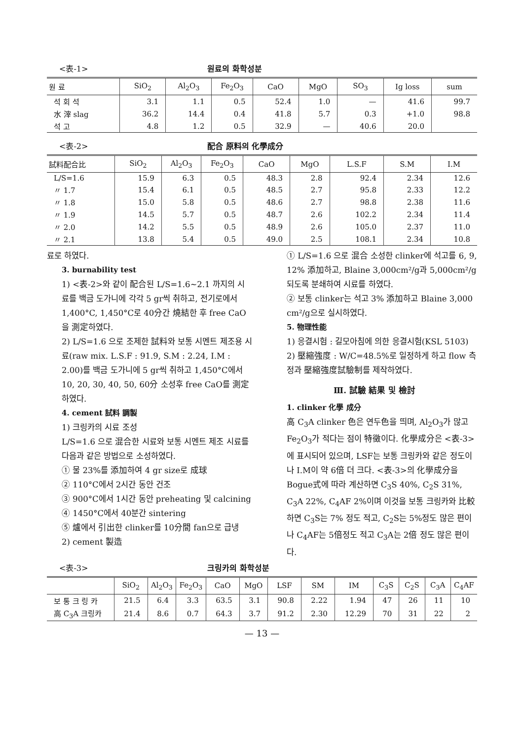<表-1> 원료의 화학성분
| 원 료 | SiO<sub>2</sub> | Al<sub>2</sub>O<sub>3</sub> | Fe<sub>2</sub>O<sub>3</sub> | CaO | MgO | SO<sub>3</sub> | Ig loss | sum |
| --- | --- | --- | --- | --- | --- | --- | --- | --- |
| 석 회 석 | 3.1 | 1.1 | 0.5 | 52.4 | 1.0 | — | 41.6 | 99.7 |
| 水 滓 slag | 36.2 | 14.4 | 0.4 | 41.8 | 5.7 | 0.3 | +1.0 | 98.8 |
| 석 고 | 4.8 | 1.2 | 0.5 | 32.9 | — | 40.6 | 20.0 | |
<表-2> 配合 原料의 化學成分
| 試料配合比 | SiO<sub>2</sub> | Al<sub>2</sub>O<sub>3</sub> | Fe<sub>2</sub>O<sub>3</sub> | CaO | MgO | L.S.F | S.M | I.M |
| --- | --- | --- | --- | --- | --- | --- | --- | --- |
| L/S=1.6 | 15.9 | 6.3 | 0.5 | 48.3 | 2.8 | 92.4 | 2.34 | 12.6 |
| 〃 1.7 | 15.4 | 6.1 | 0.5 | 48.5 | 2.7 | 95.8 | 2.33 | 12.2 |
| 〃 1.8 | 15.0 | 5.8 | 0.5 | 48.6 | 2.7 | 98.8 | 2.38 | 11.6 |
| 〃 1.9 | 14.5 | 5.7 | 0.5 | 48.7 | 2.6 | 102.2 | 2.34 | 11.4 |
| 〃 2.0 | 14.2 | 5.5 | 0.5 | 48.9 | 2.6 | 105.0 | 2.37 | 11.0 |
| 〃 2.1 | 13.8 | 5.4 | 0.5 | 49.0 | 2.5 | 108.1 | 2.34 | 10.8 |
료로 하였다.
3. burnability test
1) <表-2>와 같이 配合된 L/S=1.6~2.1 까지의 시료를 백금 도가니에 각각 5 gr씩 취하고, 전기로에서 1,400°C, 1,450°C로 40分간 燒結한 후 free CaO을 測定하였다.
2) L/S=1.6 으로 조제한 試料와 보통 시멘트 제조용 시료(raw mix. L.S.F : 91.9, S.M : 2.24, I.M : 2.00)를 백금 도가니에 5 gr씩 취하고 1,450°C에서 10, 20, 30, 40, 50, 60分 소성후 free CaO를 測定하였다.
4. cement 試料 調製
1) 크링카의 시료 조성
L/S=1.6 으로 混合한 시료와 보통 시멘트 제조 시료를 다음과 같은 방법으로 소성하였다.
① 물 23%를 添加하여 4 gr size로 成球
② 110°C에서 2시간 동안 건조
③ 900°C에서 1시간 동안 preheating 및 calcining
④ 1450°C에서 40분간 sintering
⑤ 爐에서 引出한 clinker를 10分間 fan으로 급냉
2) cement 製造
① L/S=1.6 으로 混合 소성한 clinker에 석고를 6, 9, 12% 添加하고, Blaine 3,000cm²/g과 5,000cm²/g 되도록 분쇄하여 시료를 하였다.
② 보통 clinker는 석고 3% 添加하고 Blaine 3,000 cm²/g으로 실시하였다.
5. 物理性能
1) 응결시험 : 길모아침에 의한 응결시험(KSL 5103)
2) 壓縮強度 : W/C=48.5%로 일정하게 하고 flow 측정과 壓縮強度試驗制를 제작하였다.
Ⅲ. 試驗 結果 및 檢討
1. clinker 化學 成分
高 C<sub>3</sub>A clinker 色은 연두色을 띄며, Al<sub>2</sub>O<sub>3</sub>가 많고 Fe<sub>2</sub>O<sub>3</sub>가 적다는 점이 特徵이다. 化學成分은 <表-3>에 표시되어 있으며, LSF는 보통 크링카와 같은 정도이나 I.M이 약 6倍 더 크다. <表-3>의 化學成分을 Bogue式에 따라 계산하면 C<sub>3</sub>S 40%, C<sub>2</sub>S 31%, C<sub>3</sub>A 22%, C<sub>4</sub>AF 2%이며 이것을 보통 크링카와 比較하면 C<sub>3</sub>S는 7% 정도 적고, C<sub>2</sub>S는 5%정도 많은 편이나 C<sub>4</sub>AF는 5倍정도 적고 C<sub>3</sub>A는 2倍 정도 많은 편이다.
<表-3> 크링카의 화학성분
| | SiO<sub>2</sub> | Al<sub>2</sub>O<sub>3</sub> | Fe<sub>2</sub>O<sub>3</sub> | CaO | MgO | LSF | SM | IM | C<sub>3</sub>S | C<sub>2</sub>S | C<sub>3</sub>A | C<sub>4</sub>AF |
| --- | --- | --- | --- | --- | --- | --- | --- | --- | --- | --- | --- | --- |
| 보 통 크 링 카 | 21.5 | 6.4 | 3.3 | 63.5 | 3.1 | 90.8 | 2.22 | 1.94 | 47 | 26 | 11 | 10 |
| 高 C<sub>3</sub>A 크링카 | 21.4 | 8.6 | 0.7 | 64.3 | 3.7 | 91.2 | 2.30 | 12.29 | 70 | 31 | 22 | 2 |
— 13 —